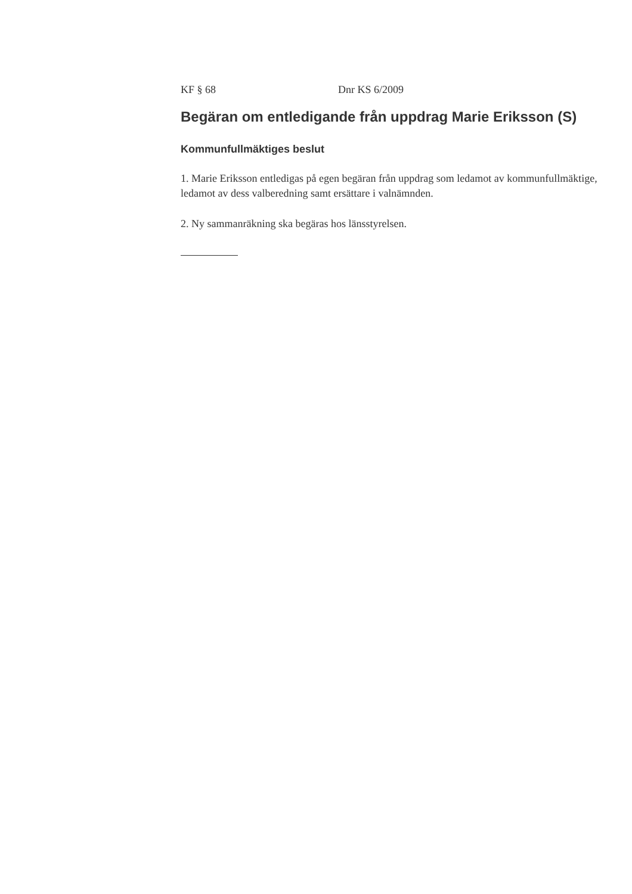KF § 68 Dnr KS 6/2009
Begäran om entledigande från uppdrag Marie Eriksson (S)
Kommunfullmäktiges beslut
1. Marie Eriksson entledigas på egen begäran från uppdrag som ledamot av kommunfullmäktige, ledamot av dess valberedning samt ersättare i valnämnden.
2. Ny sammanräkning ska begäras hos länsstyrelsen.